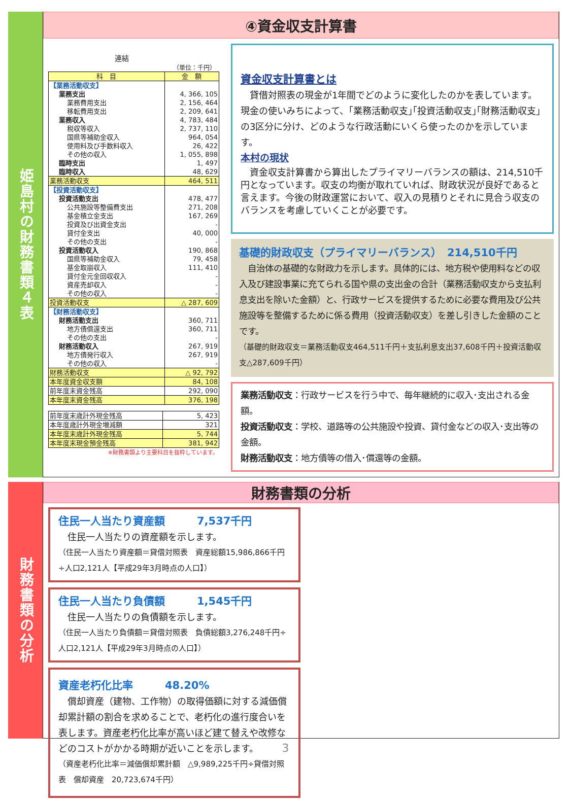姫島村の財務書類４表
④資金収支計算書
連結
（単位：千円）
| 科 目 | 金 額 |
| --- | --- |
| 【業務活動収支】 | |
| 業務支出 | 4, 366, 105 |
| 業務費用支出 | 2, 156, 464 |
| 移転費用支出 | 2, 209, 641 |
| 業務収入 | 4, 783, 484 |
| 税収等収入 | 2, 737, 110 |
| 国県等補助金収入 | 964, 054 |
| 使用料及び手数料収入 | 26, 422 |
| その他の収入 | 1, 055, 898 |
| 臨時支出 | 1, 497 |
| 臨時収入 | 48, 629 |
| 業務活動収支 | 464, 511 |
| 【投資活動収支】 | |
| 投資活動支出 | 478, 477 |
| 公共施設等整備費支出 | 271, 208 |
| 基金積立金支出 | 167, 269 |
| 投資及び出資金支出 | - |
| 貸付金支出 | 40, 000 |
| その他の支出 | - |
| 投資活動収入 | 190, 868 |
| 国県等補助金収入 | 79, 458 |
| 基金取崩収入 | 111, 410 |
| 貸付金元金回収収入 | - |
| 資産売却収入 | - |
| その他の収入 | - |
| 投資活動収支 | △ 287, 609 |
| 【財務活動収支】 | |
| 財務活動支出 | 360, 711 |
| 地方債償還支出 | 360, 711 |
| その他の支出 | - |
| 財務活動収入 | 267, 919 |
| 地方債発行収入 | 267, 919 |
| その他の収入 | - |
| 財務活動収支 | △ 92, 792 |
| 本年度資金収支額 | 84, 108 |
| 前年度末資金残高 | 292, 090 |
| 本年度末資金残高 | 376, 198 |
| 前年度末歳計外現金残高 | 5, 423 |
| 本年度歳計外現金増減額 | 321 |
| 本年度末歳計外現金残高 | 5, 744 |
| 本年度末現金預金残高 | 381, 942 |
※財務書類より主要科目を抜粋しています。
資金収支計算書とは
　貸借対照表の現金が1年間でどのように変化したのかを表しています。現金の使いみちによって、｢業務活動収支｣｢投資活動収支｣｢財務活動収支｣の3区分に分け、どのような行政活動にいくら使ったのかを示しています。
本村の現状
　資金収支計算書から算出したプライマリーバランスの額は、214,510千円となっています。収支の均衡が取れていれば、財政状況が良好であると言えます。今後の財政運営において、収入の見積りとそれに見合う収支のバランスを考慮していくことが必要です。
基礎的財政収支（プライマリーバランス）　214,510千円
　自治体の基礎的な財政力を示します。具体的には、地方税や使用料などの収入及び建設事業に充てられる国や県の支出金の合計（業務活動収支から支払利息支出を除いた金額）と、行政サービスを提供するために必要な費用及び公共施設等を整備するために係る費用（投資活動収支）を差し引きした金額のことです。
（基礎的財政収支＝業務活動収支464,511千円＋支払利息支出37,608千円＋投資活動収支△287,609千円）
業務活動収支：行政サービスを行う中で、毎年継続的に収入･支出される金額。
投資活動収支：学校、道路等の公共施設や投資、貸付金などの収入･支出等の金額。
財務活動収支：地方債等の借入･償還等の金額。
財務書類の分析
財務書類の分析
住民一人当たり資産額　　　7,537千円
　住民一人当たりの資産額を示します。
（住民一人当たり資産額＝貸借対照表　資産総額15,986,866千円÷人口2,121人【平成29年3月時点の人口】）
住民一人当たり負債額　　　1,545千円
　住民一人当たりの負債額を示します。
（住民一人当たり負債額＝貸借対照表　負債総額3,276,248千円÷人口2,121人【平成29年3月時点の人口】）
資産老朽化比率　　　48.20%
　償却資産（建物、工作物）の取得価額に対する減価償却累計額の割合を求めることで、老朽化の進行度合いを表します。資産老朽化比率が高いほど建て替えや改修などのコストがかかる時期が近いことを示します。
（資産老朽化比率＝減価償却累計額　△9,989,225千円÷貸借対照表　償却資産　20,723,674千円）
3